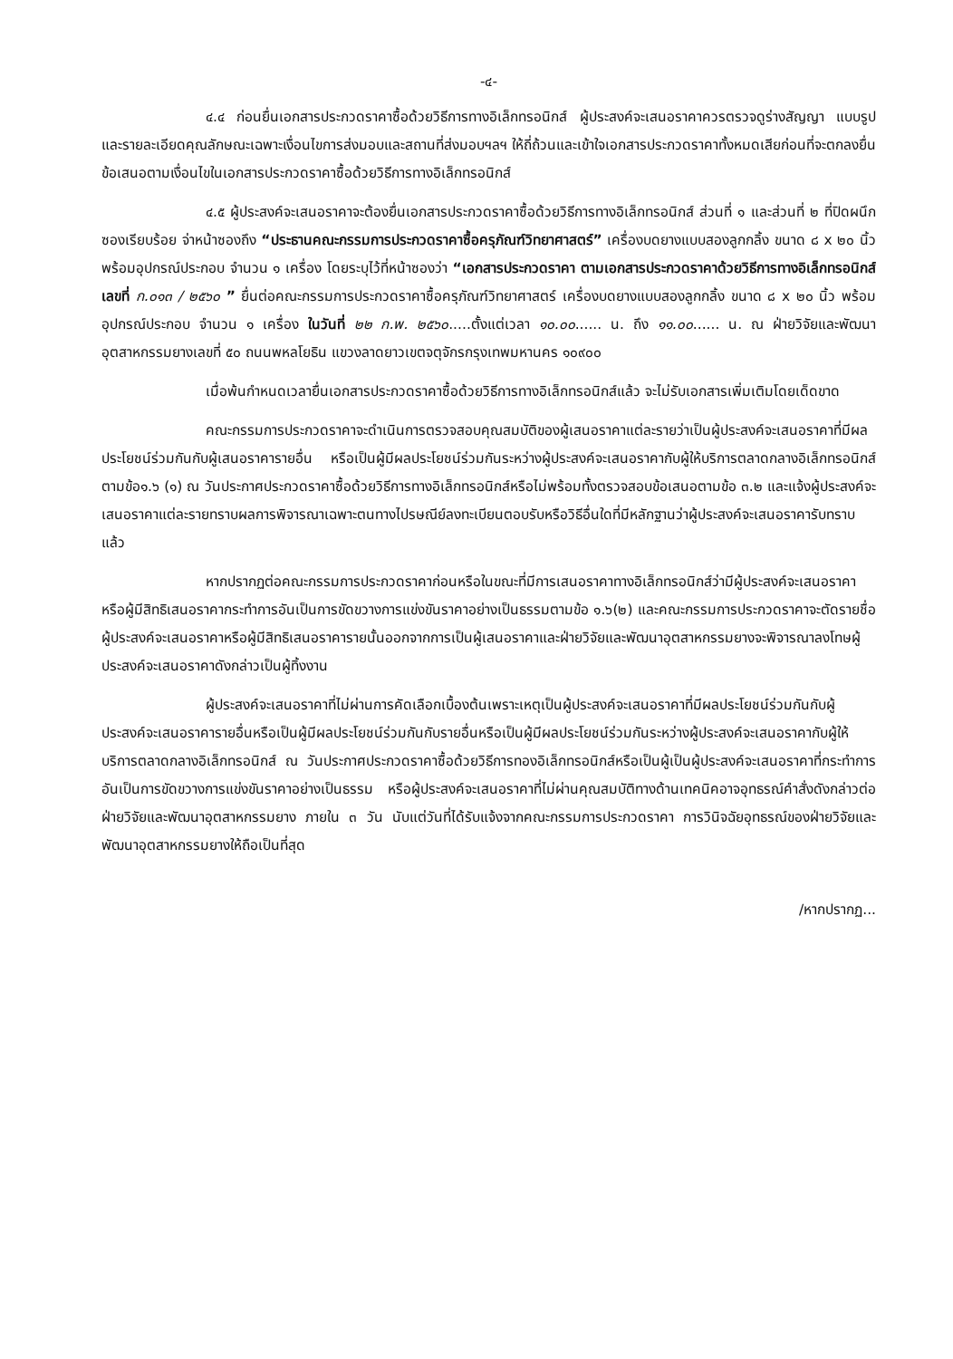-๔-
๔.๔ ก่อนยื่นเอกสารประกวดราคาซื้อด้วยวิธีการทางอิเล็กทรอนิกส์ ผู้ประสงค์จะเสนอราคาควรตรวจดูร่างสัญญา แบบรูป และรายละเอียดคุณลักษณะเฉพาะเงื่อนไขการส่งมอบและสถานที่ส่งมอบฯลฯ ให้ถี่ถ้วนและเข้าใจเอกสารประกวดราคาทั้งหมดเสียก่อนที่จะตกลงยื่นข้อเสนอตามเงื่อนไขในเอกสารประกวดราคาซื้อด้วยวิธีการทางอิเล็กทรอนิกส์
๔.๕ ผู้ประสงค์จะเสนอราคาจะต้องยื่นเอกสารประกวดราคาซื้อด้วยวิธีการทางอิเล็กทรอนิกส์ ส่วนที่ ๑ และส่วนที่ ๒ ที่ปิดผนึกซองเรียบร้อย จ่าหน้าซองถึง “ประธานคณะกรรมการประกวดราคาซื้อครุภัณฑ์วิทยาศาสตร์” เครื่องบดยางแบบสองลูกกลิ้ง ขนาด ๘ x ๒๐ นิ้ว พร้อมอุปกรณ์ประกอบ จำนวน ๑ เครื่อง โดยระบุไว้ที่หน้าซองว่า “เอกสารประกวดราคา ตามเอกสารประกวดราคาด้วยวิธีการทางอิเล็กทรอนิกส์ เลขที่ ก.๐๑๓ / ๒๕๖๐ ” ยื่นต่อคณะกรรมการประกวดราคาซื้อครุภัณฑ์วิทยาศาสตร์ เครื่องบดยางแบบสองลูกกลิ้ง ขนาด ๘ x ๒๐ นิ้ว พร้อมอุปกรณ์ประกอบ จำนวน ๑ เครื่อง ในวันที่ ๒๒ ก.พ. ๒๕๖๐.....ตั้งแต่เวลา ๑๐.๐๐...... น. ถึง ๑๑.๐๐...... น. ณ ฝ่ายวิจัยและพัฒนาอุตสาหกรรมยางเลขที่ ๕๐ ถนนพหลโยธิน แขวงลาดยาวเขตจตุจักรกรุงเทพมหานคร ๑๐๙๐๐
เมื่อพ้นกำหนดเวลายื่นเอกสารประกวดราคาซื้อด้วยวิธีการทางอิเล็กทรอนิกส์แล้ว จะไม่รับเอกสารเพิ่มเติมโดยเด็ดขาด
คณะกรรมการประกวดราคาจะดำเนินการตรวจสอบคุณสมบัติของผู้เสนอราคาแต่ละรายว่าเป็นผู้ประสงค์จะเสนอราคาที่มีผลประโยชน์ร่วมกันกับผู้เสนอราคารายอื่น หรือเป็นผู้มีผลประโยชน์ร่วมกันระหว่างผู้ประสงค์จะเสนอราคากับผู้ให้บริการตลาดกลางอิเล็กทรอนิกส์ตามข้อ๑.๖ (๑) ณ วันประกาศประกวดราคาซื้อด้วยวิธีการทางอิเล็กทรอนิกส์หรือไม่พร้อมทั้งตรวจสอบข้อเสนอตามข้อ ๓.๒ และแจ้งผู้ประสงค์จะเสนอราคาแต่ละรายทราบผลการพิจารณาเฉพาะตนทางไปรษณีย์ลงทะเบียนตอบรับหรือวิธีอื่นใดที่มีหลักฐานว่าผู้ประสงค์จะเสนอราคารับทราบแล้ว
หากปรากฏต่อคณะกรรมการประกวดราคาก่อนหรือในขณะที่มีการเสนอราคาทางอิเล็กทรอนิกส์ว่ามีผู้ประสงค์จะเสนอราคาหรือผู้มีสิทธิเสนอราคากระทำการอันเป็นการขัดขวางการแข่งขันราคาอย่างเป็นธรรมตามข้อ ๑.๖(๒) และคณะกรรมการประกวดราคาจะตัดรายชื่อผู้ประสงค์จะเสนอราคาหรือผู้มีสิทธิเสนอราคารายนั้นออกจากการเป็นผู้เสนอราคาและฝ่ายวิจัยและพัฒนาอุตสาหกรรมยางจะพิจารณาลงโทษผู้ประสงค์จะเสนอราคาดังกล่าวเป็นผู้ทิ้งงาน
ผู้ประสงค์จะเสนอราคาที่ไม่ผ่านการคัดเลือกเบื้องต้นเพราะเหตุเป็นผู้ประสงค์จะเสนอราคาที่มีผลประโยชน์ร่วมกันกับผู้ประสงค์จะเสนอราคารายอื่นหรือเป็นผู้มีผลประโยชน์ร่วมกันกับรายอื่นหรือเป็นผู้มีผลประโยชน์ร่วมกันระหว่างผู้ประสงค์จะเสนอราคากับผู้ให้บริการตลาดกลางอิเล็กทรอนิกส์ ณ วันประกาศประกวดราคาซื้อด้วยวิธีการทองอิเล็กทรอนิกส์หรือเป็นผู้เป็นผู้ประสงค์จะเสนอราคาที่กระทำการอันเป็นการขัดขวางการแข่งขันราคาอย่างเป็นธรรม หรือผู้ประสงค์จะเสนอราคาที่ไม่ผ่านคุณสมบัติทางด้านเทคนิคอาจอุทธรณ์คำสั่งดังกล่าวต่อฝ่ายวิจัยและพัฒนาอุตสาหกรรมยาง ภายใน ๓ วัน นับแต่วันที่ได้รับแจ้งจากคณะกรรมการประกวดราคา การวินิจฉัยอุทธรณ์ของฝ่ายวิจัยและพัฒนาอุตสาหกรรมยางให้ถือเป็นที่สุด
/หากปรากฏ...